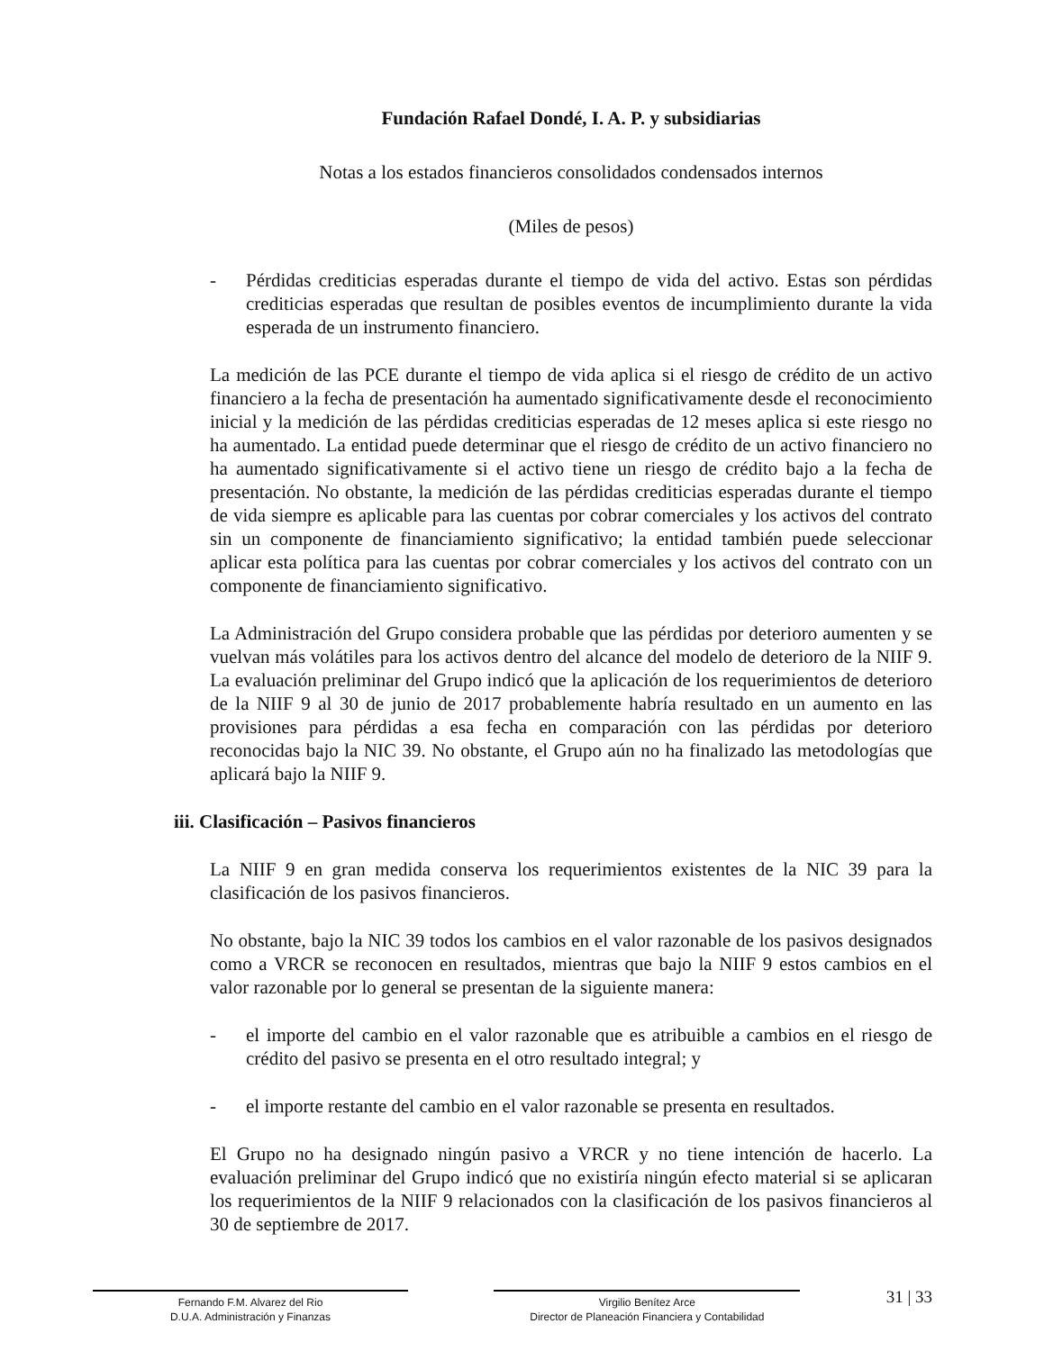Fundación Rafael Dondé, I. A. P. y subsidiarias
Notas a los estados financieros consolidados condensados internos
(Miles de pesos)
- Pérdidas crediticias esperadas durante el tiempo de vida del activo. Estas son pérdidas crediticias esperadas que resultan de posibles eventos de incumplimiento durante la vida esperada de un instrumento financiero.
La medición de las PCE durante el tiempo de vida aplica si el riesgo de crédito de un activo financiero a la fecha de presentación ha aumentado significativamente desde el reconocimiento inicial y la medición de las pérdidas crediticias esperadas de 12 meses aplica si este riesgo no ha aumentado. La entidad puede determinar que el riesgo de crédito de un activo financiero no ha aumentado significativamente si el activo tiene un riesgo de crédito bajo a la fecha de presentación. No obstante, la medición de las pérdidas crediticias esperadas durante el tiempo de vida siempre es aplicable para las cuentas por cobrar comerciales y los activos del contrato sin un componente de financiamiento significativo; la entidad también puede seleccionar aplicar esta política para las cuentas por cobrar comerciales y los activos del contrato con un componente de financiamiento significativo.
La Administración del Grupo considera probable que las pérdidas por deterioro aumenten y se vuelvan más volátiles para los activos dentro del alcance del modelo de deterioro de la NIIF 9. La evaluación preliminar del Grupo indicó que la aplicación de los requerimientos de deterioro de la NIIF 9 al 30 de junio de 2017 probablemente habría resultado en un aumento en las provisiones para pérdidas a esa fecha en comparación con las pérdidas por deterioro reconocidas bajo la NIC 39. No obstante, el Grupo aún no ha finalizado las metodologías que aplicará bajo la NIIF 9.
iii. Clasificación – Pasivos financieros
La NIIF 9 en gran medida conserva los requerimientos existentes de la NIC 39 para la clasificación de los pasivos financieros.
No obstante, bajo la NIC 39 todos los cambios en el valor razonable de los pasivos designados como a VRCR se reconocen en resultados, mientras que bajo la NIIF 9 estos cambios en el valor razonable por lo general se presentan de la siguiente manera:
- el importe del cambio en el valor razonable que es atribuible a cambios en el riesgo de crédito del pasivo se presenta en el otro resultado integral; y
- el importe restante del cambio en el valor razonable se presenta en resultados.
El Grupo no ha designado ningún pasivo a VRCR y no tiene intención de hacerlo. La evaluación preliminar del Grupo indicó que no existiría ningún efecto material si se aplicaran los requerimientos de la NIIF 9 relacionados con la clasificación de los pasivos financieros al 30 de septiembre de 2017.
Fernando F.M. Alvarez del Rio
D.U.A. Administración y Finanzas
Virgilio Benítez Arce
Director de Planeación Financiera y Contabilidad
31 | 33